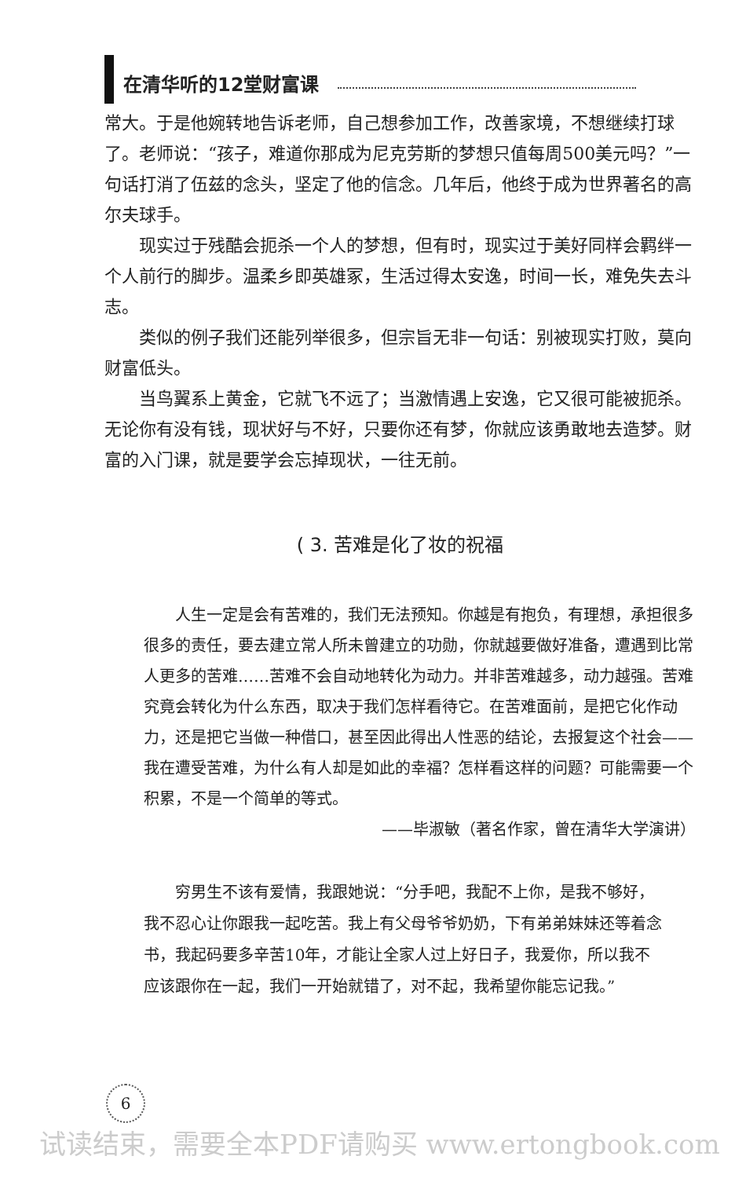在清华听的12堂财富课
常大。于是他婉转地告诉老师，自己想参加工作，改善家境，不想继续打球了。老师说：“孩子，难道你那成为尼克劳斯的梦想只值每周500美元吗？”一句话打消了伍兹的念头，坚定了他的信念。几年后，他终于成为世界著名的高尔夫球手。
现实过于残酷会扼杀一个人的梦想，但有时，现实过于美好同样会羁绊一个人前行的脚步。温柔乡即英雄冢，生活过得太安逸，时间一长，难免失去斗志。
类似的例子我们还能列举很多，但宗旨无非一句话：别被现实打败，莫向财富低头。
当鸟翼系上黄金，它就飞不远了；当激情遇上安逸，它又很可能被扼杀。无论你有没有钱，现状好与不好，只要你还有梦，你就应该勇敢地去造梦。财富的入门课，就是要学会忘掉现状，一往无前。
( 3. 苦难是化了妆的祝福
人生一定是会有苦难的，我们无法预知。你越是有抱负，有理想，承担很多很多的责任，要去建立常人所未曾建立的功勋，你就越要做好准备，遭遇到比常人更多的苦难……苦难不会自动地转化为动力。并非苦难越多，动力越强。苦难究竟会转化为什么东西，取决于我们怎样看待它。在苦难面前，是把它化作动力，还是把它当做一种借口，甚至因此得出人性恶的结论，去报复这个社会——我在遭受苦难，为什么有人却是如此的幸福？怎样看这样的问题？可能需要一个积累，不是一个简单的等式。
——毕淑敏（著名作家，曾在清华大学演讲）
穷男生不该有爱情，我跟她说：“分手吧，我配不上你，是我不够好，我不忍心让你跟我一起吃苦。我上有父母爷爷奶奶，下有弟弟妹妹还等着念书，我起码要多辛苦10年，才能让全家人过上好日子，我爱你，所以我不应该跟你在一起，我们一开始就错了，对不起，我希望你能忘记我。”
6
试读结束，需要全本PDF请购买 www.ertongbook.com